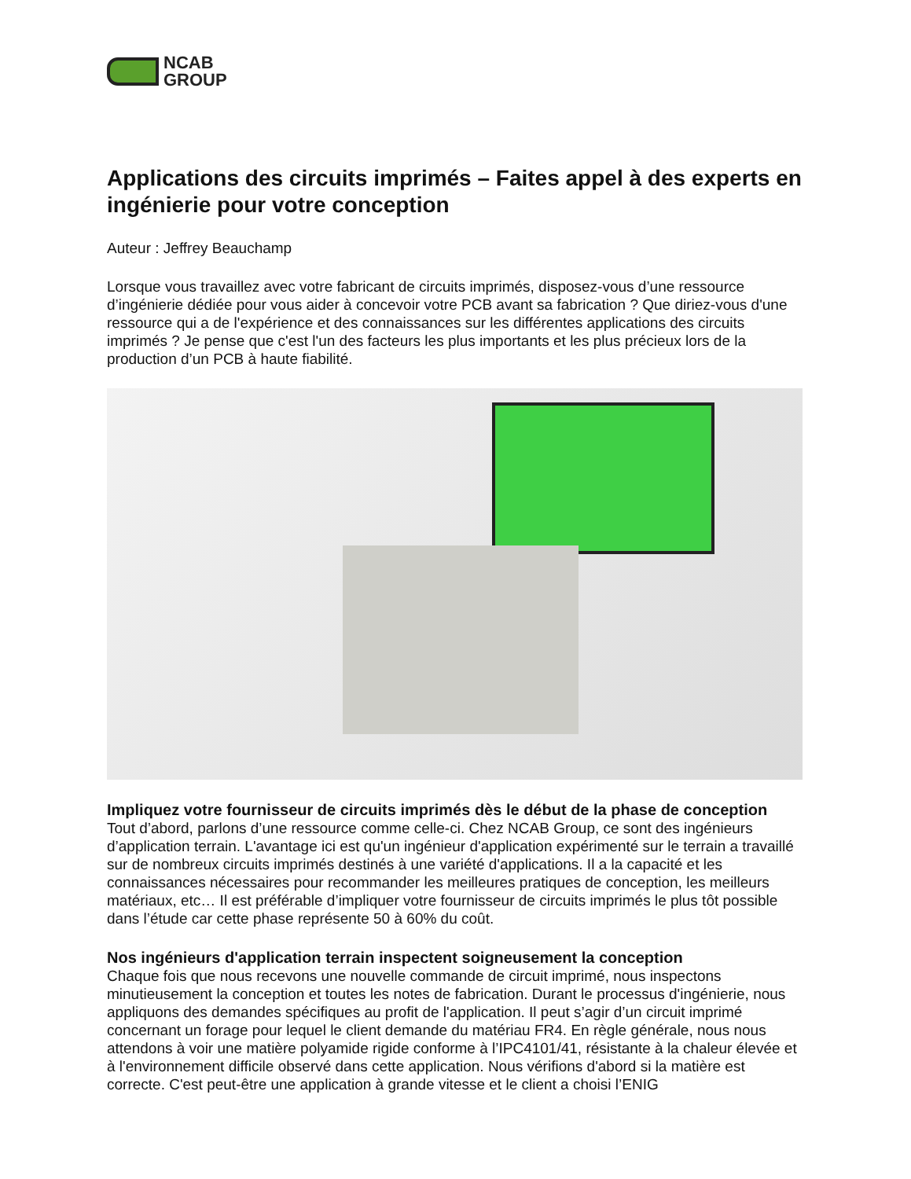NCAB
GROUP
Applications des circuits imprimés – Faites appel à des experts en ingénierie pour votre conception
Auteur : Jeffrey Beauchamp
Lorsque vous travaillez avec votre fabricant de circuits imprimés, disposez-vous d’une ressource d’ingénierie dédiée pour vous aider à concevoir votre PCB avant sa fabrication ? Que diriez-vous d'une ressource qui a de l'expérience et des connaissances sur les différentes applications des circuits imprimés ? Je pense que c'est l'un des facteurs les plus importants et les plus précieux lors de la production d’un PCB à haute fiabilité.
Impliquez votre fournisseur de circuits imprimés dès le début de la phase de conception
Tout d’abord, parlons d’une ressource comme celle-ci. Chez NCAB Group, ce sont des ingénieurs d’application terrain. L'avantage ici est qu'un ingénieur d'application expérimenté sur le terrain a travaillé sur de nombreux circuits imprimés destinés à une variété d'applications. Il a la capacité et les connaissances nécessaires pour recommander les meilleures pratiques de conception, les meilleurs matériaux, etc… Il est préférable d’impliquer votre fournisseur de circuits imprimés le plus tôt possible dans l’étude car cette phase représente 50 à 60% du coût.
Nos ingénieurs d'application terrain inspectent soigneusement la conception
Chaque fois que nous recevons une nouvelle commande de circuit imprimé, nous inspectons minutieusement la conception et toutes les notes de fabrication. Durant le processus d'ingénierie, nous appliquons des demandes spécifiques au profit de l'application. Il peut s’agir d’un circuit imprimé concernant un forage pour lequel le client demande du matériau FR4. En règle générale, nous nous attendons à voir une matière polyamide rigide conforme à l’IPC4101/41, résistante à la chaleur élevée et à l'environnement difficile observé dans cette application. Nous vérifions d'abord si la matière est correcte. C'est peut-être une application à grande vitesse et le client a choisi l’ENIG